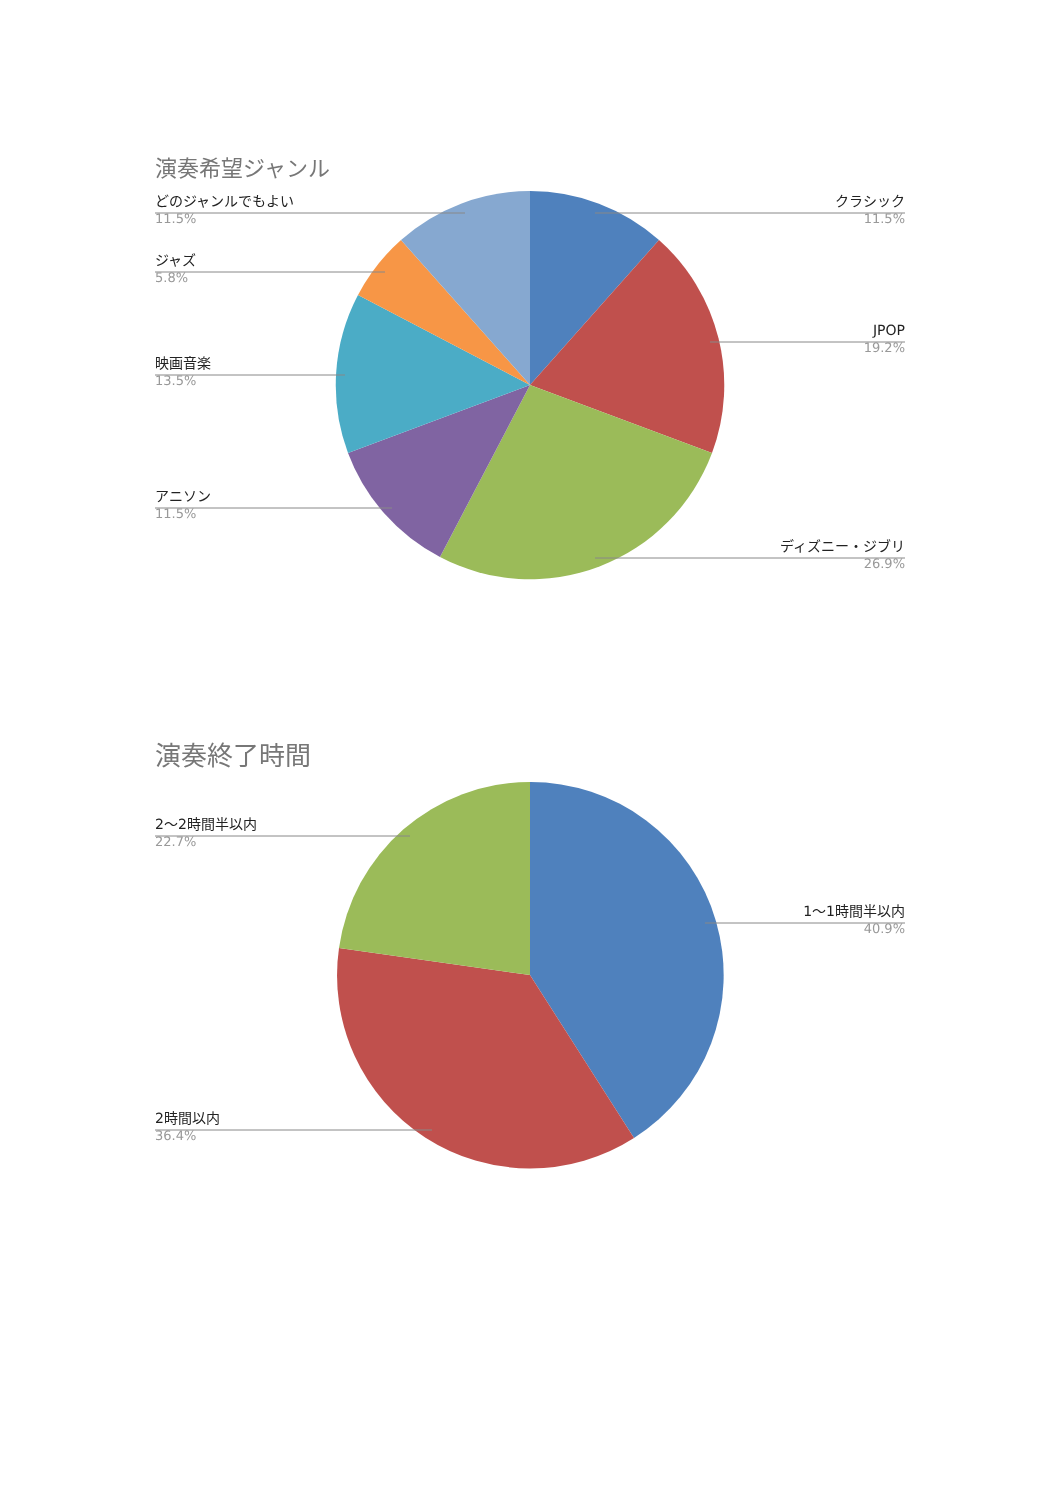演奏希望ジャンル
どのジャンルでもよい
11.5%
クラシック
11.5%
ジャズ
5.8%
JPOP
19.2%
映画音楽
13.5%
アニソン
11.5%
ディズニー・ジブリ
26.9%
演奏終了時間
2〜2時間半以内
22.7%
1〜1時間半以内
40.9%
2時間以内
36.4%